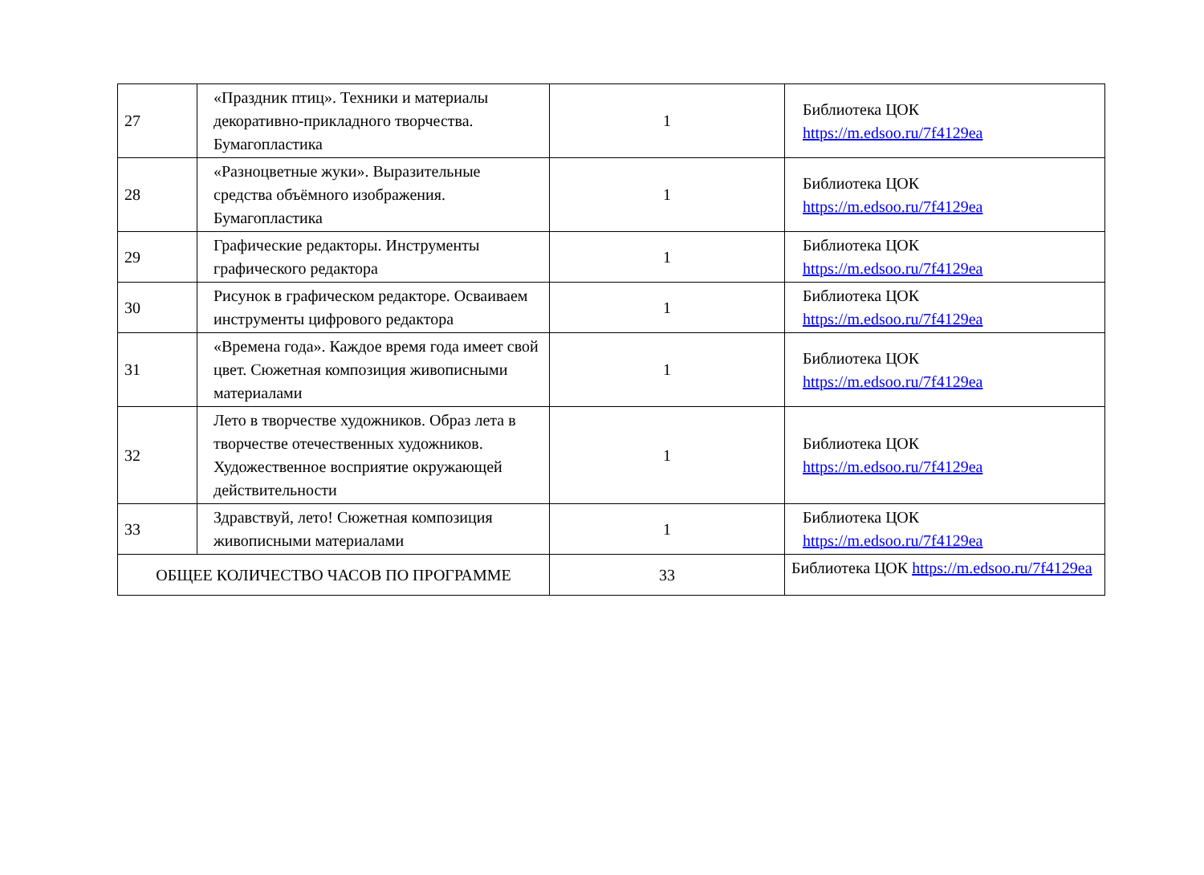| 27 | «Праздник птиц». Техники и материалы декоративно-прикладного творчества. Бумагопластика | 1 | Библиотека ЦОК https://m.edsoo.ru/7f4129ea |
| 28 | «Разноцветные жуки». Выразительные средства объёмного изображения. Бумагопластика | 1 | Библиотека ЦОК https://m.edsoo.ru/7f4129ea |
| 29 | Графические редакторы. Инструменты графического редактора | 1 | Библиотека ЦОК https://m.edsoo.ru/7f4129ea |
| 30 | Рисунок в графическом редакторе. Осваиваем инструменты цифрового редактора | 1 | Библиотека ЦОК https://m.edsoo.ru/7f4129ea |
| 31 | «Времена года». Каждое время года имеет свой цвет. Сюжетная композиция живописными материалами | 1 | Библиотека ЦОК https://m.edsoo.ru/7f4129ea |
| 32 | Лето в творчестве художников. Образ лета в творчестве отечественных художников. Художественное восприятие окружающей действительности | 1 | Библиотека ЦОК https://m.edsoo.ru/7f4129ea |
| 33 | Здравствуй, лето! Сюжетная композиция живописными материалами | 1 | Библиотека ЦОК https://m.edsoo.ru/7f4129ea |
| ОБЩЕЕ КОЛИЧЕСТВО ЧАСОВ ПО ПРОГРАММЕ | | 33 | Библиотека ЦОК https://m.edsoo.ru/7f4129ea |